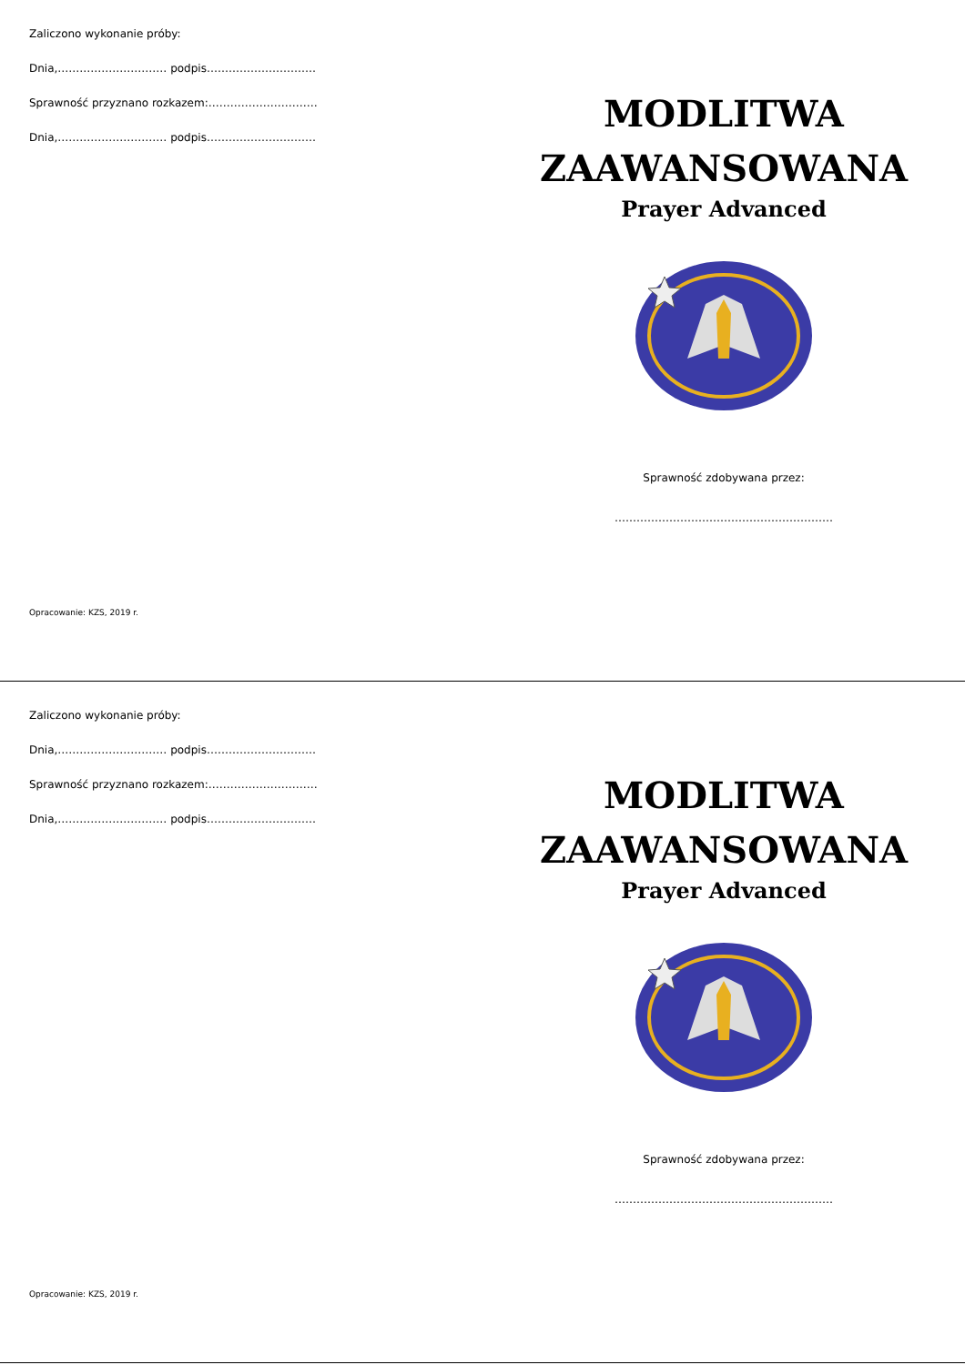Zaliczono wykonanie próby:
Dnia,………………………… podpis…………………………
Sprawność przyznano rozkazem:…………………………
Dnia,………………………… podpis…………………………
Opracowanie: KZS, 2019 r.
MODLITWA
ZAAWANSOWANA
Prayer Advanced
Sprawność zdobywana przez:
……………………………………………………
Zaliczono wykonanie próby:
Dnia,………………………… podpis…………………………
Sprawność przyznano rozkazem:…………………………
Dnia,………………………… podpis…………………………
Opracowanie: KZS, 2019 r.
MODLITWA
ZAAWANSOWANA
Prayer Advanced
Sprawność zdobywana przez:
……………………………………………………